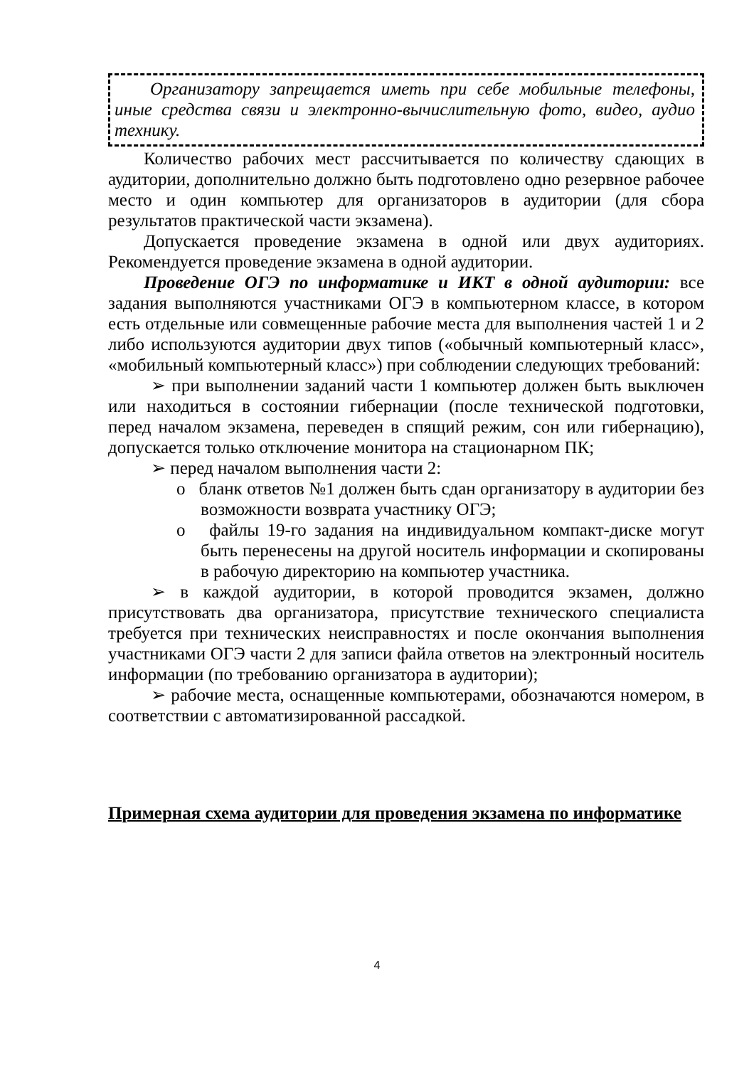Организатору запрещается иметь при себе мобильные телефоны, иные средства связи и электронно-вычислительную фото, видео, аудио технику.
Количество рабочих мест рассчитывается по количеству сдающих в аудитории, дополнительно должно быть подготовлено одно резервное рабочее место и один компьютер для организаторов в аудитории (для сбора результатов практической части экзамена).
Допускается проведение экзамена в одной или двух аудиториях. Рекомендуется проведение экзамена в одной аудитории.
Проведение ОГЭ по информатике и ИКТ в одной аудитории: все задания выполняются участниками ОГЭ в компьютерном классе, в котором есть отдельные или совмещенные рабочие места для выполнения частей 1 и 2 либо используются аудитории двух типов («обычный компьютерный класс», «мобильный компьютерный класс») при соблюдении следующих требований:
➢ при выполнении заданий части 1 компьютер должен быть выключен или находиться в состоянии гибернации (после технической подготовки, перед началом экзамена, переведен в спящий режим, сон или гибернацию), допускается только отключение монитора на стационарном ПК;
➢ перед началом выполнения части 2:
o бланк ответов №1 должен быть сдан организатору в аудитории без возможности возврата участнику ОГЭ;
o файлы 19-го задания на индивидуальном компакт-диске могут быть перенесены на другой носитель информации и скопированы в рабочую директорию на компьютер участника.
➢ в каждой аудитории, в которой проводится экзамен, должно присутствовать два организатора, присутствие технического специалиста требуется при технических неисправностях и после окончания выполнения участниками ОГЭ части 2 для записи файла ответов на электронный носитель информации (по требованию организатора в аудитории);
➢ рабочие места, оснащенные компьютерами, обозначаются номером, в соответствии с автоматизированной рассадкой.
Примерная схема аудитории для проведения экзамена по информатике
4